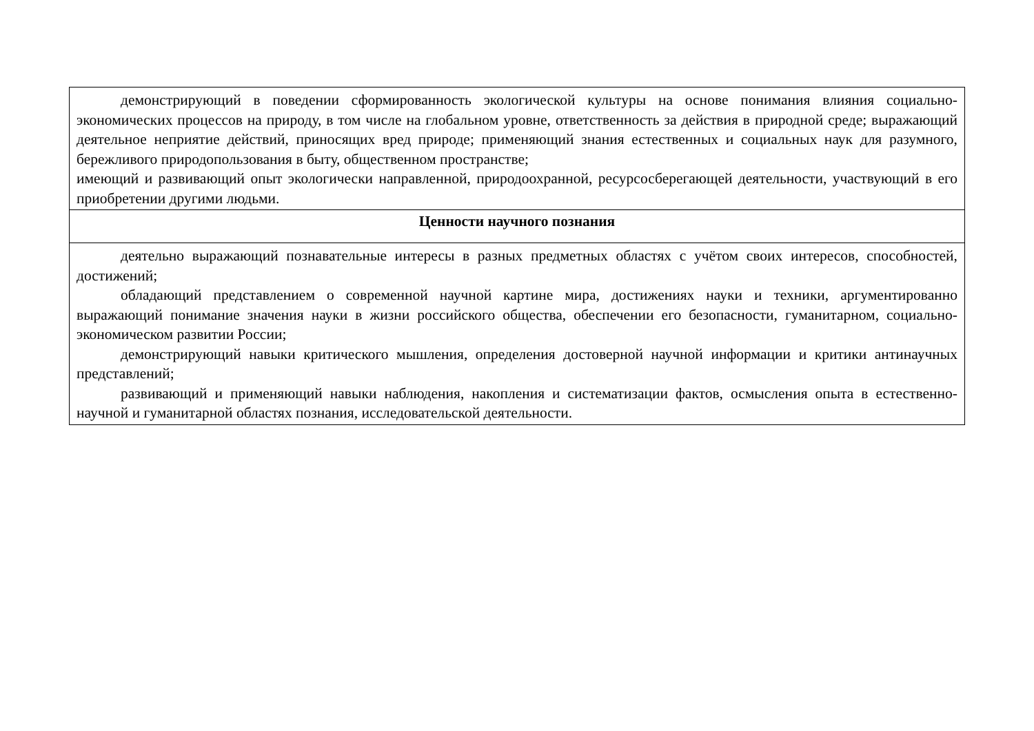| демонстрирующий в поведении сформированность экологической культуры на основе понимания влияния социально-экономических процессов на природу, в том числе на глобальном уровне, ответственность за действия в природной среде; выражающий деятельное неприятие действий, приносящих вред природе; применяющий знания естественных и социальных наук для разумного, бережливого природопользования в быту, общественном пространстве; имеющий и развивающий опыт экологически направленной, природоохранной, ресурсосберегающей деятельности, участвующий в его приобретении другими людьми. |
| Ценности научного познания |
| деятельно выражающий познавательные интересы в разных предметных областях с учётом своих интересов, способностей, достижений; обладающий представлением о современной научной картине мира, достижениях науки и техники, аргументированно выражающий понимание значения науки в жизни российского общества, обеспечении его безопасности, гуманитарном, социально-экономическом развитии России; демонстрирующий навыки критического мышления, определения достоверной научной информации и критики антинаучных представлений; развивающий и применяющий навыки наблюдения, накопления и систематизации фактов, осмысления опыта в естественно-научной и гуманитарной областях познания, исследовательской деятельности. |